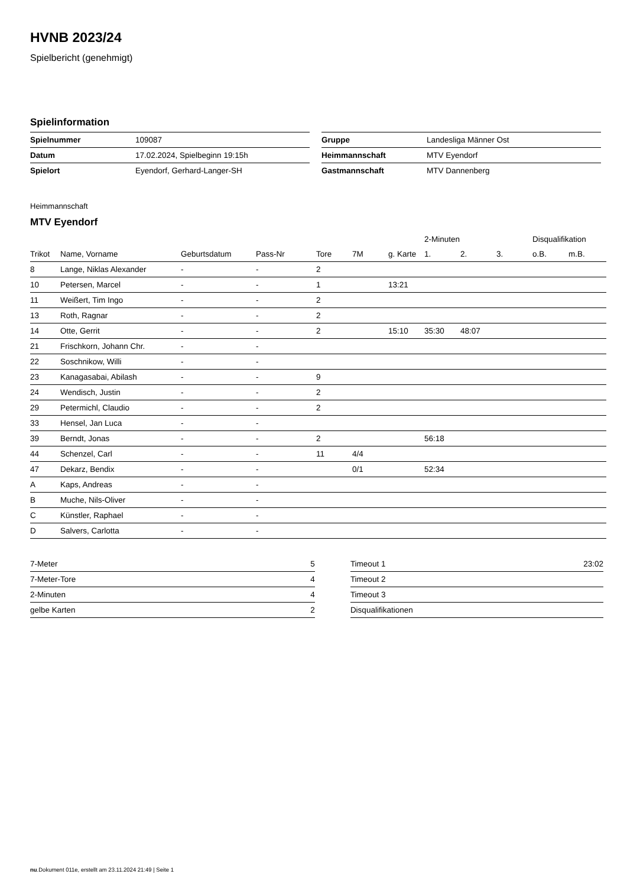HVNB 2023/24
Spielbericht (genehmigt)
Spielinformation
| Spielnummer | 109087 |
| Datum | 17.02.2024, Spielbeginn 19:15h |
| Spielort | Eyendorf, Gerhard-Langer-SH |
| Gruppe | Landesliga Männer Ost |
| Heimmannschaft | MTV Eyendorf |
| Gastmannschaft | MTV Dannenberg |
Heimmannschaft
MTV Eyendorf
| | | | | | | | 2-Minuten | | | Disqualifikation | |
| --- | --- | --- | --- | --- | --- | --- | --- | --- | --- | --- | --- |
| Trikot | Name, Vorname | Geburtsdatum | Pass-Nr | Tore | 7M | g. Karte | 1. | 2. | 3. | o.B. | m.B. |
| 8 | Lange, Niklas Alexander | - | - | 2 | | | | | | | |
| 10 | Petersen, Marcel | - | - | 1 | | 13:21 | | | | | |
| 11 | Weißert, Tim Ingo | - | - | 2 | | | | | | | |
| 13 | Roth, Ragnar | - | - | 2 | | | | | | | |
| 14 | Otte, Gerrit | - | - | 2 | | 15:10 | 35:30 | 48:07 | | | |
| 21 | Frischkorn, Johann Chr. | - | - | | | | | | | | |
| 22 | Soschnikow, Willi | - | - | | | | | | | | |
| 23 | Kanagasabai, Abilash | - | - | 9 | | | | | | | |
| 24 | Wendisch, Justin | - | - | 2 | | | | | | | |
| 29 | Petermichl, Claudio | - | - | 2 | | | | | | | |
| 33 | Hensel, Jan Luca | - | - | | | | | | | | |
| 39 | Berndt, Jonas | - | - | 2 | | | 56:18 | | | | |
| 44 | Schenzel, Carl | - | - | 11 | 4/4 | | | | | | |
| 47 | Dekarz, Bendix | - | - | | 0/1 | | 52:34 | | | | |
| A | Kaps, Andreas | - | - | | | | | | | | |
| B | Muche, Nils-Oliver | - | - | | | | | | | | |
| C | Künstler, Raphael | - | - | | | | | | | | |
| D | Salvers, Carlotta | - | - | | | | | | | | |
| 7-Meter | 5 |
| 7-Meter-Tore | 4 |
| 2-Minuten | 4 |
| gelbe Karten | 2 |
| Timeout 1 | 23:02 |
| Timeout 2 | |
| Timeout 3 | |
| Disqualifikationen | |
nu.Dokument 011e, erstellt am 23.11.2024 21:49 | Seite 1